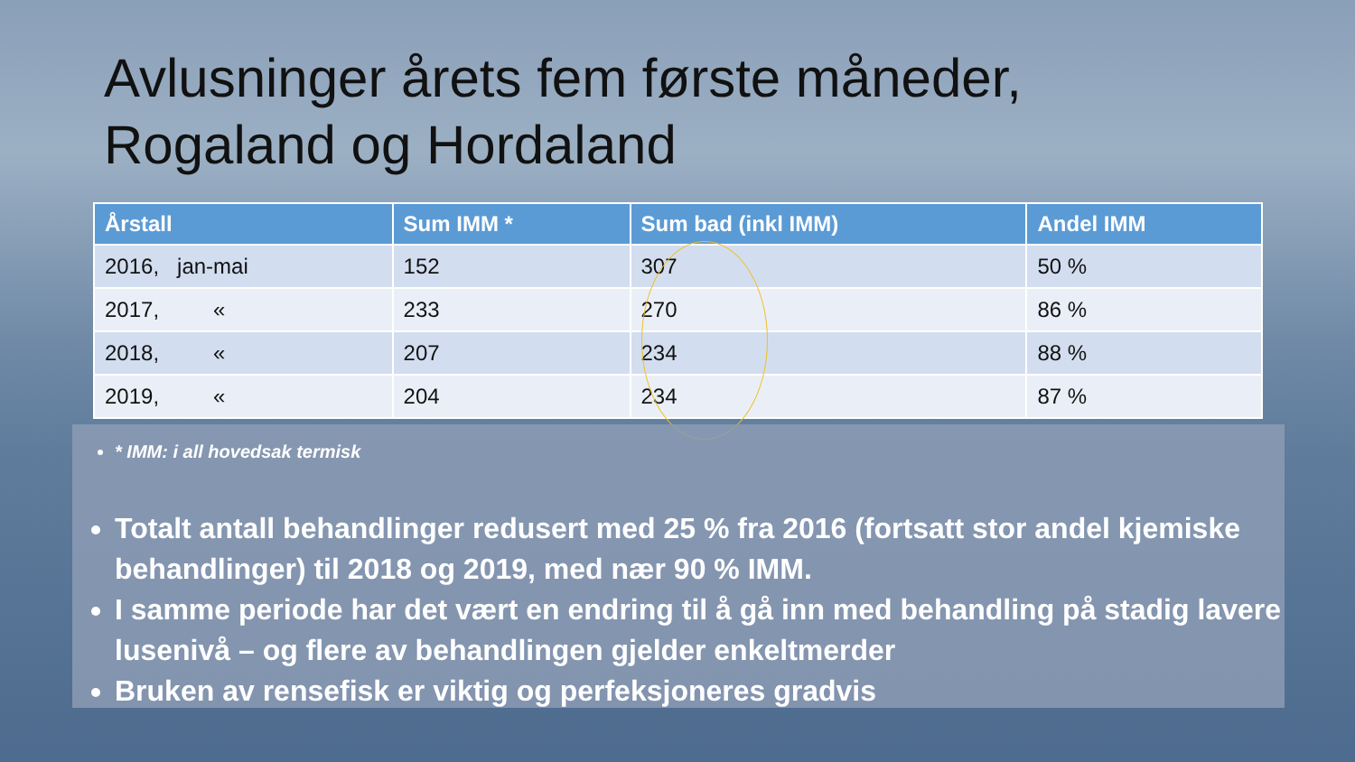Avlusninger årets fem første måneder,
Rogaland og Hordaland
| Årstall | Sum IMM * | Sum bad (inkl IMM) | Andel IMM |
| --- | --- | --- | --- |
| 2016, jan-mai | 152 | 307 | 50 % |
| 2017, « | 233 | 270 | 86 % |
| 2018, « | 207 | 234 | 88 % |
| 2019, « | 204 | 234 | 87 % |
* IMM: i all hovedsak termisk
Totalt antall behandlinger redusert med 25 % fra 2016 (fortsatt stor andel kjemiske behandlinger) til 2018 og 2019, med nær 90 % IMM.
I samme periode har det vært en endring til å gå inn med behandling på stadig lavere lusenivå – og flere av behandlingen gjelder enkeltmerder
Bruken av rensefisk er viktig og perfeksjoneres gradvis